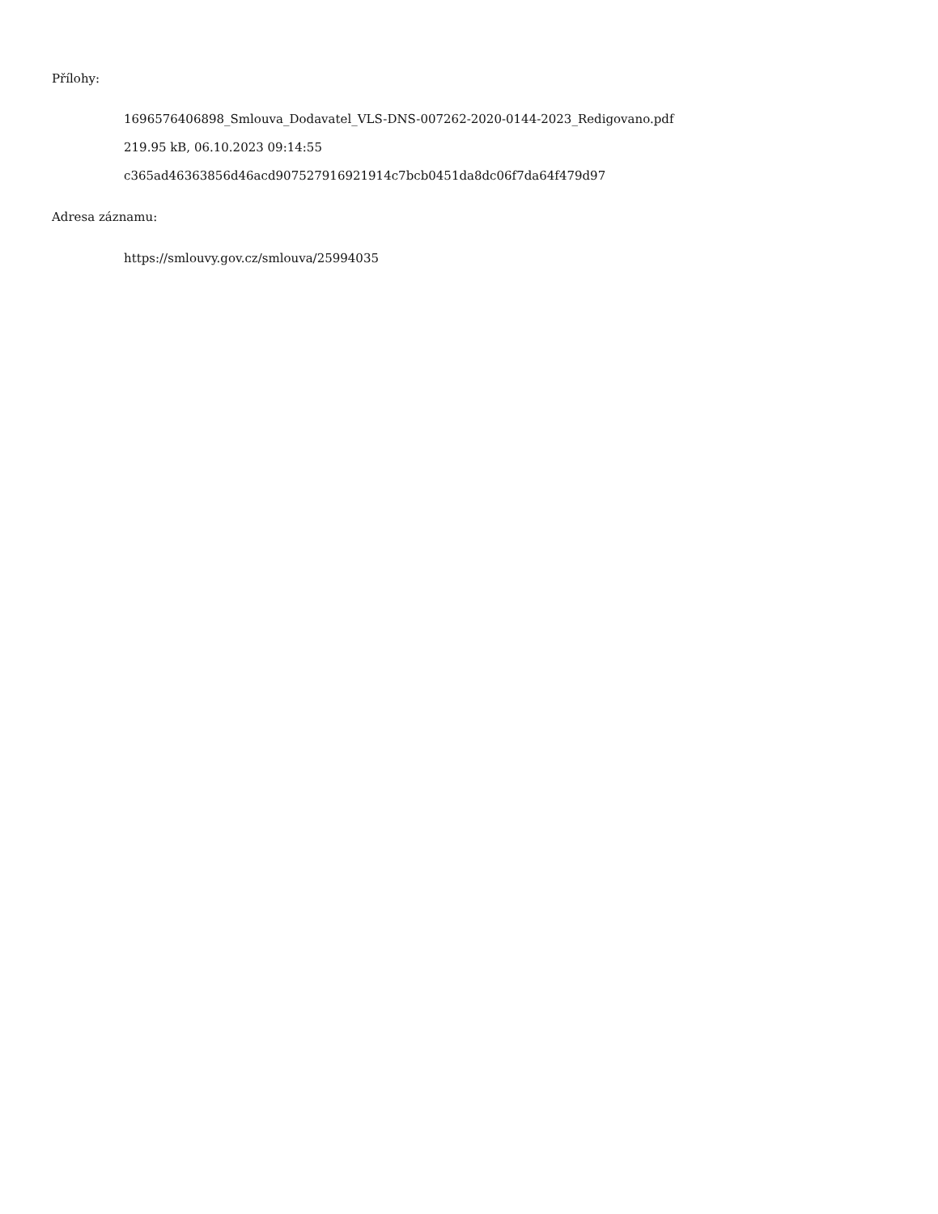Přílohy:
1696576406898_Smlouva_Dodavatel_VLS-DNS-007262-2020-0144-2023_Redigovano.pdf
219.95 kB, 06.10.2023 09:14:55
c365ad46363856d46acd907527916921914c7bcb0451da8dc06f7da64f479d97
Adresa záznamu:
https://smlouvy.gov.cz/smlouva/25994035